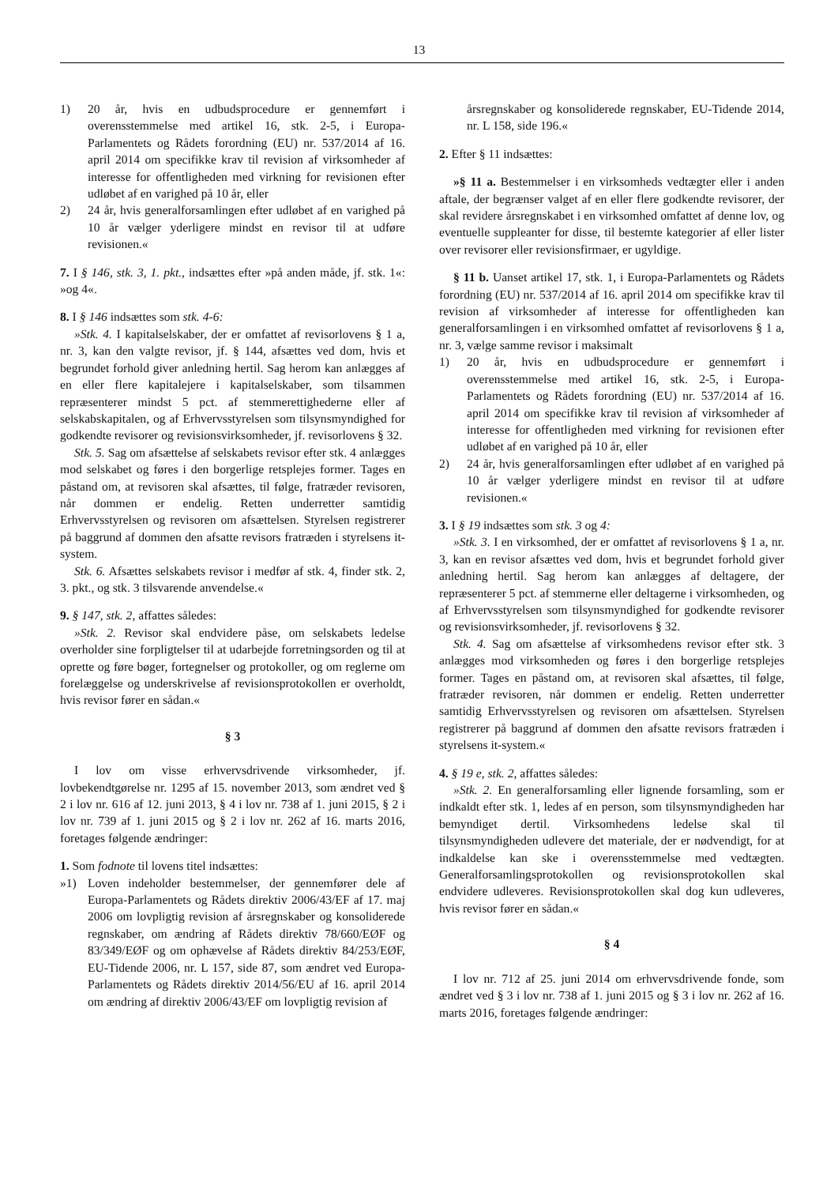13
1) 20 år, hvis en udbudsprocedure er gennemført i overensstemmelse med artikel 16, stk. 2-5, i Europa-Parlamentets og Rådets forordning (EU) nr. 537/2014 af 16. april 2014 om specifikke krav til revision af virksomheder af interesse for offentligheden med virkning for revisionen efter udløbet af en varighed på 10 år, eller
2) 24 år, hvis generalforsamlingen efter udløbet af en varighed på 10 år vælger yderligere mindst en revisor til at udføre revisionen.«
7. I § 146, stk. 3, 1. pkt., indsættes efter »på anden måde, jf. stk. 1«: »og 4«.
8. I § 146 indsættes som stk. 4-6:
»Stk. 4. I kapitalselskaber, der er omfattet af revisorlovens § 1 a, nr. 3, kan den valgte revisor, jf. § 144, afsættes ved dom, hvis et begrundet forhold giver anledning hertil. Sag herom kan anlægges af en eller flere kapitalejere i kapitalselskaber, som tilsammen repræsenterer mindst 5 pct. af stemmerettighederne eller af selskabskapitalen, og af Erhvervsstyrelsen som tilsynsmyndighed for godkendte revisorer og revisionsvirksomheder, jf. revisorlovens § 32.
Stk. 5. Sag om afsættelse af selskabets revisor efter stk. 4 anlægges mod selskabet og føres i den borgerlige retsplejes former. Tages en påstand om, at revisoren skal afsættes, til følge, fratræder revisoren, når dommen er endelig. Retten underretter samtidig Erhvervsstyrelsen og revisoren om afsættelsen. Styrelsen registrerer på baggrund af dommen den afsatte revisors fratræden i styrelsens it-system.
Stk. 6. Afsættes selskabets revisor i medfør af stk. 4, finder stk. 2, 3. pkt., og stk. 3 tilsvarende anvendelse.«
9. § 147, stk. 2, affattes således:
»Stk. 2. Revisor skal endvidere påse, om selskabets ledelse overholder sine forpligtelser til at udarbejde forretningsorden og til at oprette og føre bøger, fortegnelser og protokoller, og om reglerne om forelæggelse og underskrivelse af revisionsprotokollen er overholdt, hvis revisor fører en sådan.«
§ 3
I lov om visse erhvervsdrivende virksomheder, jf. lovbekendtgørelse nr. 1295 af 15. november 2013, som ændret ved § 2 i lov nr. 616 af 12. juni 2013, § 4 i lov nr. 738 af 1. juni 2015, § 2 i lov nr. 739 af 1. juni 2015 og § 2 i lov nr. 262 af 16. marts 2016, foretages følgende ændringer:
1. Som fodnote til lovens titel indsættes:
»1) Loven indeholder bestemmelser, der gennemfører dele af Europa-Parlamentets og Rådets direktiv 2006/43/EF af 17. maj 2006 om lovpligtig revision af årsregnskaber og konsoliderede regnskaber, om ændring af Rådets direktiv 78/660/EØF og 83/349/EØF og om ophævelse af Rådets direktiv 84/253/EØF, EU-Tidende 2006, nr. L 157, side 87, som ændret ved Europa-Parlamentets og Rådets direktiv 2014/56/EU af 16. april 2014 om ændring af direktiv 2006/43/EF om lovpligtig revision af
årsregnskaber og konsoliderede regnskaber, EU-Tidende 2014, nr. L 158, side 196.«
2. Efter § 11 indsættes:
»§ 11 a. Bestemmelser i en virksomheds vedtægter eller i anden aftale, der begrænser valget af en eller flere godkendte revisorer, der skal revidere årsregnskabet i en virksomhed omfattet af denne lov, og eventuelle suppleanter for disse, til bestemte kategorier af eller lister over revisorer eller revisionsfirmaer, er ugyldige.
§ 11 b. Uanset artikel 17, stk. 1, i Europa-Parlamentets og Rådets forordning (EU) nr. 537/2014 af 16. april 2014 om specifikke krav til revision af virksomheder af interesse for offentligheden kan generalforsamlingen i en virksomhed omfattet af revisorlovens § 1 a, nr. 3, vælge samme revisor i maksimalt
1) 20 år, hvis en udbudsprocedure er gennemført i overensstemmelse med artikel 16, stk. 2-5, i Europa-Parlamentets og Rådets forordning (EU) nr. 537/2014 af 16. april 2014 om specifikke krav til revision af virksomheder af interesse for offentligheden med virkning for revisionen efter udløbet af en varighed på 10 år, eller
2) 24 år, hvis generalforsamlingen efter udløbet af en varighed på 10 år vælger yderligere mindst en revisor til at udføre revisionen.«
3. I § 19 indsættes som stk. 3 og 4:
»Stk. 3. I en virksomhed, der er omfattet af revisorlovens § 1 a, nr. 3, kan en revisor afsættes ved dom, hvis et begrundet forhold giver anledning hertil. Sag herom kan anlægges af deltagere, der repræsenterer 5 pct. af stemmerne eller deltagerne i virksomheden, og af Erhvervsstyrelsen som tilsynsmyndighed for godkendte revisorer og revisionsvirksomheder, jf. revisorlovens § 32.
Stk. 4. Sag om afsættelse af virksomhedens revisor efter stk. 3 anlægges mod virksomheden og føres i den borgerlige retsplejes former. Tages en påstand om, at revisoren skal afsættes, til følge, fratræder revisoren, når dommen er endelig. Retten underretter samtidig Erhvervsstyrelsen og revisoren om afsættelsen. Styrelsen registrerer på baggrund af dommen den afsatte revisors fratræden i styrelsens it-system.«
4. § 19 e, stk. 2, affattes således:
»Stk. 2. En generalforsamling eller lignende forsamling, som er indkaldt efter stk. 1, ledes af en person, som tilsynsmyndigheden har bemyndiget dertil. Virksomhedens ledelse skal til tilsynsmyndigheden udlevere det materiale, der er nødvendigt, for at indkaldelse kan ske i overensstemmelse med vedtægten. Generalforsamlingsprotokollen og revisionsprotokollen skal endvidere udleveres. Revisionsprotokollen skal dog kun udleveres, hvis revisor fører en sådan.«
§ 4
I lov nr. 712 af 25. juni 2014 om erhvervsdrivende fonde, som ændret ved § 3 i lov nr. 738 af 1. juni 2015 og § 3 i lov nr. 262 af 16. marts 2016, foretages følgende ændringer: